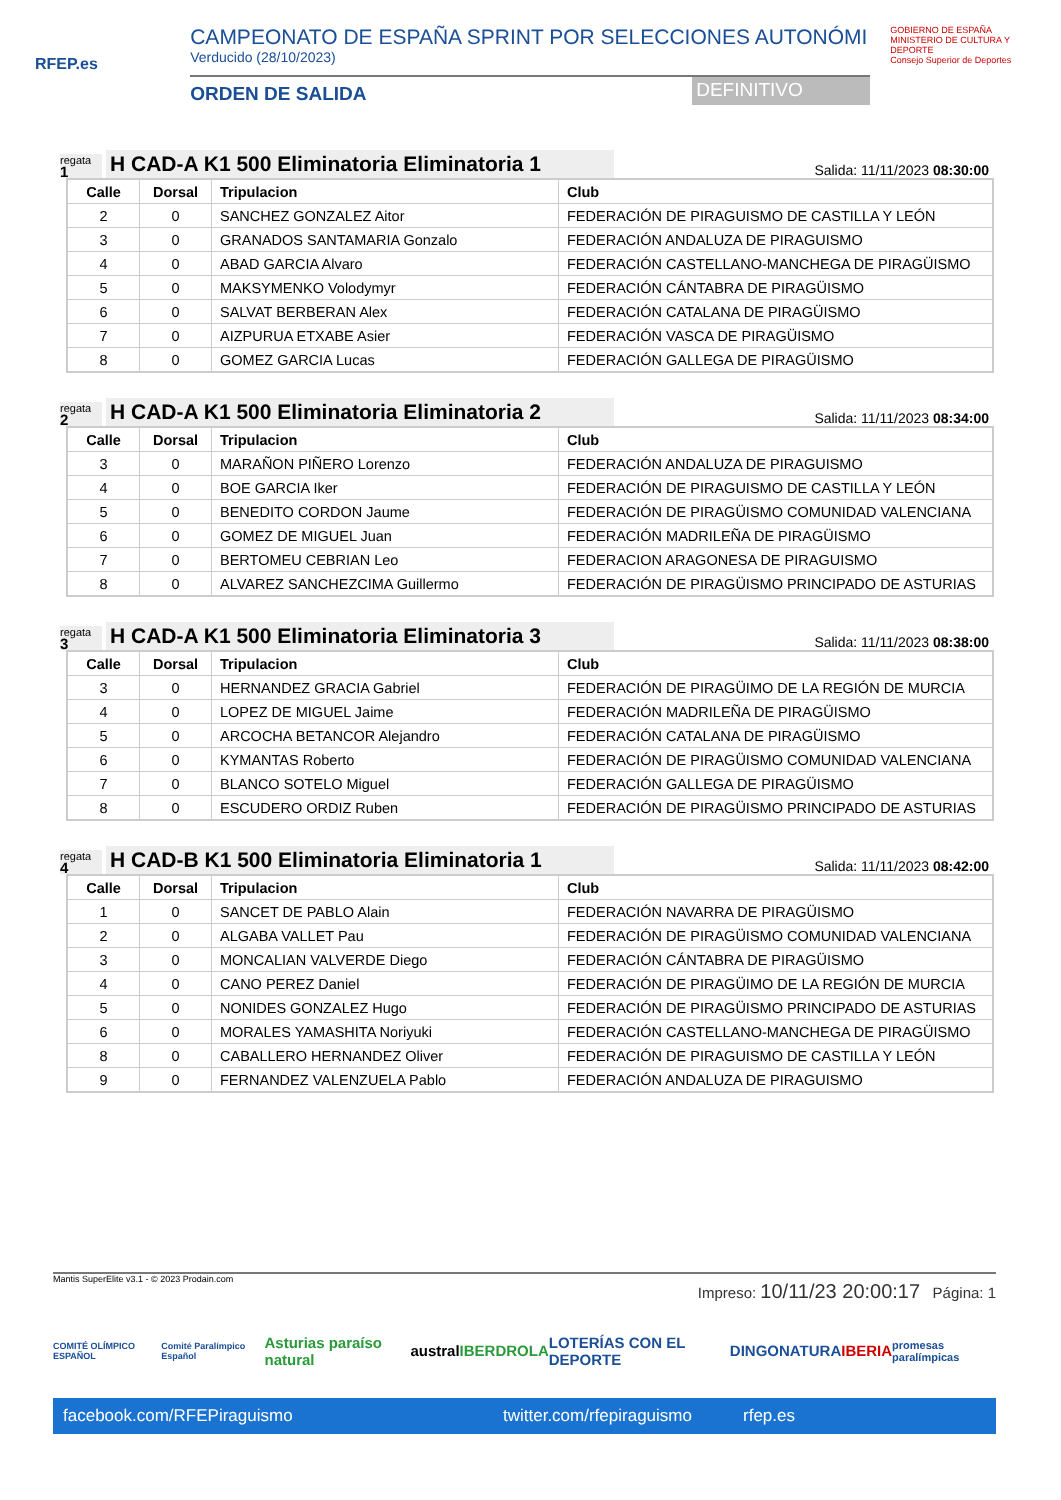RFEP.es
CAMPEONATO DE ESPAÑA SPRINT POR SELECCIONES AUTONÓMI
Verducido (28/10/2023)
ORDEN DE SALIDA DEFINITIVO
GOBIERNO DE ESPAÑA MINISTERIO DE CULTURA Y DEPORTE
Consejo Superior de Deportes
regata
1
H CAD-A K1 500 Eliminatoria Eliminatoria 1
Salida: 11/11/2023 08:30:00
| Calle | Dorsal | Tripulacion | Club |
| --- | --- | --- | --- |
| 2 | 0 | SANCHEZ GONZALEZ Aitor | FEDERACIÓN DE PIRAGUISMO DE CASTILLA Y LEÓN |
| 3 | 0 | GRANADOS SANTAMARIA Gonzalo | FEDERACIÓN ANDALUZA DE PIRAGUISMO |
| 4 | 0 | ABAD GARCIA Alvaro | FEDERACIÓN CASTELLANO-MANCHEGA DE PIRAGÜISMO |
| 5 | 0 | MAKSYMENKO Volodymyr | FEDERACIÓN CÁNTABRA DE PIRAGÜISMO |
| 6 | 0 | SALVAT BERBERAN Alex | FEDERACIÓN CATALANA DE PIRAGÜISMO |
| 7 | 0 | AIZPURUA ETXABE Asier | FEDERACIÓN VASCA DE PIRAGÜISMO |
| 8 | 0 | GOMEZ GARCIA Lucas | FEDERACIÓN GALLEGA DE PIRAGÜISMO |
regata
2
H CAD-A K1 500 Eliminatoria Eliminatoria 2
Salida: 11/11/2023 08:34:00
| Calle | Dorsal | Tripulacion | Club |
| --- | --- | --- | --- |
| 3 | 0 | MARAÑON PIÑERO Lorenzo | FEDERACIÓN ANDALUZA DE PIRAGUISMO |
| 4 | 0 | BOE GARCIA Iker | FEDERACIÓN DE PIRAGUISMO DE CASTILLA Y LEÓN |
| 5 | 0 | BENEDITO CORDON Jaume | FEDERACIÓN DE PIRAGÜISMO COMUNIDAD VALENCIANA |
| 6 | 0 | GOMEZ DE MIGUEL Juan | FEDERACIÓN MADRILEÑA DE PIRAGÜISMO |
| 7 | 0 | BERTOMEU CEBRIAN Leo | FEDERACION ARAGONESA DE PIRAGUISMO |
| 8 | 0 | ALVAREZ SANCHEZCIMA Guillermo | FEDERACIÓN DE PIRAGÜISMO PRINCIPADO DE ASTURIAS |
regata
3
H CAD-A K1 500 Eliminatoria Eliminatoria 3
Salida: 11/11/2023 08:38:00
| Calle | Dorsal | Tripulacion | Club |
| --- | --- | --- | --- |
| 3 | 0 | HERNANDEZ GRACIA Gabriel | FEDERACIÓN DE PIRAGÜIMO DE LA REGIÓN DE MURCIA |
| 4 | 0 | LOPEZ DE MIGUEL Jaime | FEDERACIÓN MADRILEÑA DE PIRAGÜISMO |
| 5 | 0 | ARCOCHA BETANCOR Alejandro | FEDERACIÓN CATALANA DE PIRAGÜISMO |
| 6 | 0 | KYMANTAS Roberto | FEDERACIÓN DE PIRAGÜISMO COMUNIDAD VALENCIANA |
| 7 | 0 | BLANCO SOTELO Miguel | FEDERACIÓN GALLEGA DE PIRAGÜISMO |
| 8 | 0 | ESCUDERO ORDIZ Ruben | FEDERACIÓN DE PIRAGÜISMO PRINCIPADO DE ASTURIAS |
regata
4
H CAD-B K1 500 Eliminatoria Eliminatoria 1
Salida: 11/11/2023 08:42:00
| Calle | Dorsal | Tripulacion | Club |
| --- | --- | --- | --- |
| 1 | 0 | SANCET DE PABLO Alain | FEDERACIÓN NAVARRA DE PIRAGÜISMO |
| 2 | 0 | ALGABA VALLET Pau | FEDERACIÓN DE PIRAGÜISMO COMUNIDAD VALENCIANA |
| 3 | 0 | MONCALIAN VALVERDE Diego | FEDERACIÓN CÁNTABRA DE PIRAGÜISMO |
| 4 | 0 | CANO PEREZ Daniel | FEDERACIÓN DE PIRAGÜIMO DE LA REGIÓN DE MURCIA |
| 5 | 0 | NONIDES GONZALEZ Hugo | FEDERACIÓN DE PIRAGÜISMO PRINCIPADO DE ASTURIAS |
| 6 | 0 | MORALES YAMASHITA Noriyuki | FEDERACIÓN CASTELLANO-MANCHEGA DE PIRAGÜISMO |
| 8 | 0 | CABALLERO HERNANDEZ Oliver | FEDERACIÓN DE PIRAGUISMO DE CASTILLA Y LEÓN |
| 9 | 0 | FERNANDEZ VALENZUELA Pablo | FEDERACIÓN ANDALUZA DE PIRAGUISMO |
Mantis SuperElite v3.1 - © 2023 Prodain.com
Impreso: 10/11/23 20:00:17 Página: 1
COMITÉ OLÍMPICO ESPAÑOL Comité Paralímpico Español Asturias paraíso natural austral IBERDROLA LOTERÍAS CON EL DEPORTE DINGONATURA IBERIA promesas paralímpicas
facebook.com/RFEPiraguismo twitter.com/rfepiraguismo rfep.es